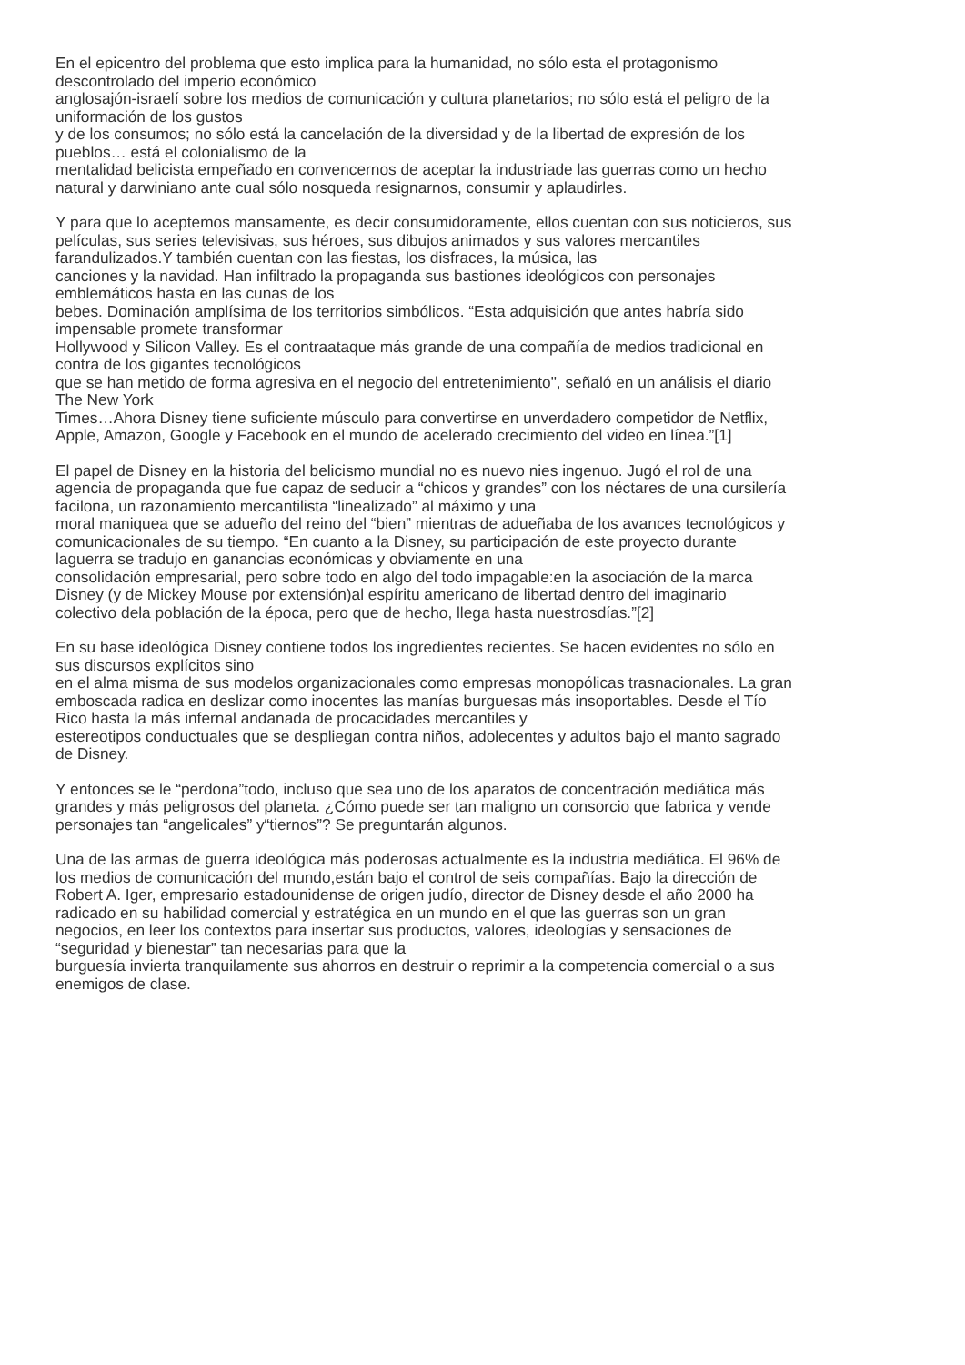En el epicentro del problema que esto implica para la humanidad, no sólo esta el protagonismo
descontrolado del imperio económico
anglosajón-israelí sobre los medios de comunicación y cultura planetarios; no sólo está el peligro de la
uniformación de los gustos
y de los consumos; no sólo está la cancelación de la diversidad y de la libertad de expresión de los
pueblos… está el colonialismo de la
mentalidad belicista empeñado en convencernos de aceptar la industriade las guerras como un hecho
natural y darwiniano ante cual sólo nosqueda resignarnos, consumir y aplaudirles.
Y para que lo aceptemos mansamente, es decir consumidoramente, ellos cuentan con sus noticieros, sus
películas, sus series televisivas, sus héroes, sus dibujos animados y sus valores mercantiles
farandulizados.Y también cuentan con las fiestas, los disfraces, la música, las
canciones y la navidad. Han infiltrado la propaganda sus bastiones ideológicos con personajes
emblemáticos hasta en las cunas de los
bebes. Dominación amplísima de los territorios simbólicos. “Esta adquisición que antes habría sido
impensable promete transformar
Hollywood y Silicon Valley. Es el contraataque más grande de una compañía de medios tradicional en
contra de los gigantes tecnológicos
que se han metido de forma agresiva en el negocio del entretenimiento", señaló en un análisis el diario
The New York
Times…Ahora Disney tiene suficiente músculo para convertirse en unverdadero competidor de Netflix,
Apple, Amazon, Google y Facebook en el mundo de acelerado crecimiento del video en línea.”[1]
El papel de Disney en la historia del belicismo mundial no es nuevo nies ingenuo. Jugó el rol de una
agencia de propaganda que fue capaz de seducir a “chicos y grandes” con los néctares de una cursilería
facilona, un razonamiento mercantilista “linealizado” al máximo y una
moral maniquea que se adueño del reino del “bien” mientras de adueñaba de los avances tecnológicos y
comunicacionales de su tiempo. “En cuanto a la Disney, su participación de este proyecto durante
laguerra se tradujo en ganancias económicas y obviamente en una
consolidación empresarial, pero sobre todo en algo del todo impagable:en la asociación de la marca
Disney (y de Mickey Mouse por extensión)al espíritu americano de libertad dentro del imaginario
colectivo dela población de la época, pero que de hecho, llega hasta nuestrosdías.”[2]
En su base ideológica Disney contiene todos los ingredientes recientes. Se hacen evidentes no sólo en
sus discursos explícitos sino
en el alma misma de sus modelos organizacionales como empresas monopólicas trasnacionales. La gran
emboscada radica en deslizar como inocentes las manías burguesas más insoportables. Desde el Tío
Rico hasta la más infernal andanada de procacidades mercantiles y
estereotipos conductuales que se despliegan contra niños, adolecentes y adultos bajo el manto sagrado
de Disney.
Y entonces se le “perdona”todo, incluso que sea uno de los aparatos de concentración mediática más
grandes y más peligrosos del planeta. ¿Cómo puede ser tan maligno un consorcio que fabrica y vende
personajes tan “angelicales” y“tiernos”? Se preguntarán algunos.
Una de las armas de guerra ideológica más poderosas actualmente es la industria mediática. El 96% de
los medios de comunicación del mundo,están bajo el control de seis compañías. Bajo la dirección de
Robert A. Iger, empresario estadounidense de origen judío, director de Disney desde el año 2000 ha
radicado en su habilidad comercial y estratégica en un mundo en el que las guerras son un gran
negocios, en leer los contextos para insertar sus productos, valores, ideologías y sensaciones de
“seguridad y bienestar” tan necesarias para que la
burguesía invierta tranquilamente sus ahorros en destruir o reprimir a la competencia comercial o a sus
enemigos de clase.